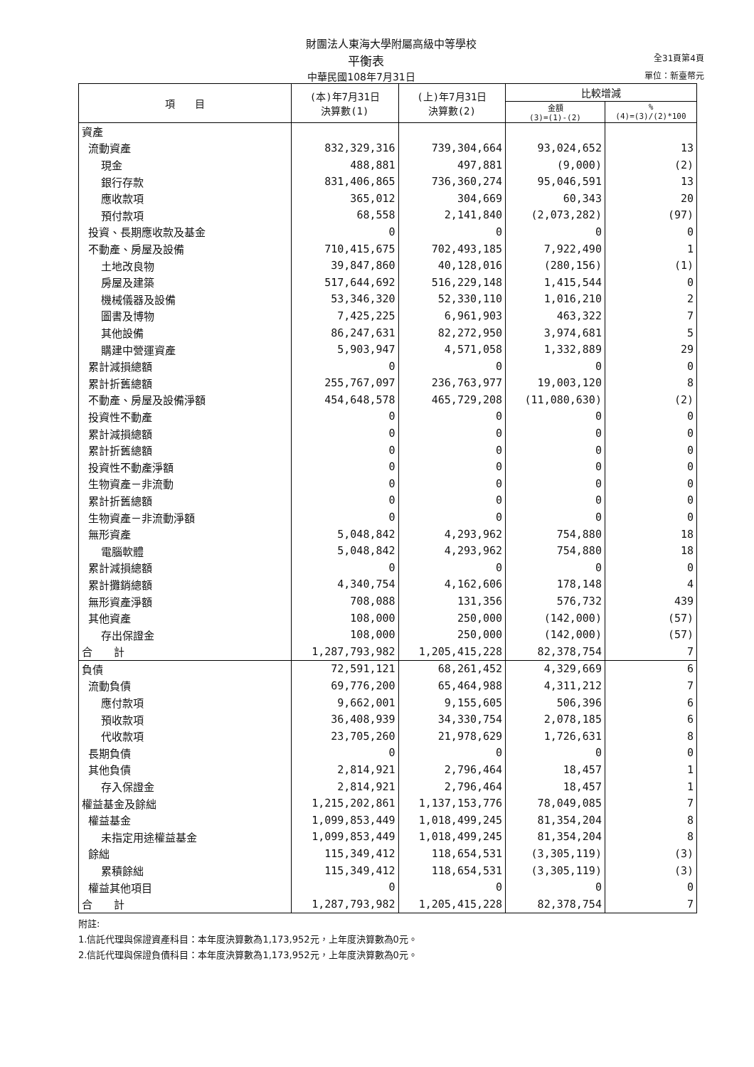財團法人東海大學附屬高級中等學校
平衡表 全31頁第4頁
中華民國108年7月31日 單位：新臺幣元
| 項 目 | (本)年7月31日 決算數(1) | (上)年7月31日 決算數(2) | 比較增減 | |
| --- | --- | --- | --- | --- |
| | | | 金額 (3)=(1)-(2) | % (4)=(3)/(2)*100 |
| 資產 | | | | |
| 流動資產 | 832,329,316 | 739,304,664 | 93,024,652 | 13 |
| 現金 | 488,881 | 497,881 | (9,000) | (2) |
| 銀行存款 | 831,406,865 | 736,360,274 | 95,046,591 | 13 |
| 應收款項 | 365,012 | 304,669 | 60,343 | 20 |
| 預付款項 | 68,558 | 2,141,840 | (2,073,282) | (97) |
| 投資、長期應收款及基金 | 0 | 0 | 0 | 0 |
| 不動產、房屋及設備 | 710,415,675 | 702,493,185 | 7,922,490 | 1 |
| 土地改良物 | 39,847,860 | 40,128,016 | (280,156) | (1) |
| 房屋及建築 | 517,644,692 | 516,229,148 | 1,415,544 | 0 |
| 機械儀器及設備 | 53,346,320 | 52,330,110 | 1,016,210 | 2 |
| 圖書及博物 | 7,425,225 | 6,961,903 | 463,322 | 7 |
| 其他設備 | 86,247,631 | 82,272,950 | 3,974,681 | 5 |
| 購建中營運資產 | 5,903,947 | 4,571,058 | 1,332,889 | 29 |
| 累計減損總額 | 0 | 0 | 0 | 0 |
| 累計折舊總額 | 255,767,097 | 236,763,977 | 19,003,120 | 8 |
| 不動產、房屋及設備淨額 | 454,648,578 | 465,729,208 | (11,080,630) | (2) |
| 投資性不動產 | 0 | 0 | 0 | 0 |
| 累計減損總額 | 0 | 0 | 0 | 0 |
| 累計折舊總額 | 0 | 0 | 0 | 0 |
| 投資性不動產淨額 | 0 | 0 | 0 | 0 |
| 生物資產－非流動 | 0 | 0 | 0 | 0 |
| 累計折舊總額 | 0 | 0 | 0 | 0 |
| 生物資產－非流動淨額 | 0 | 0 | 0 | 0 |
| 無形資產 | 5,048,842 | 4,293,962 | 754,880 | 18 |
| 電腦軟體 | 5,048,842 | 4,293,962 | 754,880 | 18 |
| 累計減損總額 | 0 | 0 | 0 | 0 |
| 累計攤銷總額 | 4,340,754 | 4,162,606 | 178,148 | 4 |
| 無形資產淨額 | 708,088 | 131,356 | 576,732 | 439 |
| 其他資產 | 108,000 | 250,000 | (142,000) | (57) |
| 存出保證金 | 108,000 | 250,000 | (142,000) | (57) |
| 合 計 | 1,287,793,982 | 1,205,415,228 | 82,378,754 | 7 |
| 負債 | 72,591,121 | 68,261,452 | 4,329,669 | 6 |
| 流動負債 | 69,776,200 | 65,464,988 | 4,311,212 | 7 |
| 應付款項 | 9,662,001 | 9,155,605 | 506,396 | 6 |
| 預收款項 | 36,408,939 | 34,330,754 | 2,078,185 | 6 |
| 代收款項 | 23,705,260 | 21,978,629 | 1,726,631 | 8 |
| 長期負債 | 0 | 0 | 0 | 0 |
| 其他負債 | 2,814,921 | 2,796,464 | 18,457 | 1 |
| 存入保證金 | 2,814,921 | 2,796,464 | 18,457 | 1 |
| 權益基金及餘絀 | 1,215,202,861 | 1,137,153,776 | 78,049,085 | 7 |
| 權益基金 | 1,099,853,449 | 1,018,499,245 | 81,354,204 | 8 |
| 未指定用途權益基金 | 1,099,853,449 | 1,018,499,245 | 81,354,204 | 8 |
| 餘絀 | 115,349,412 | 118,654,531 | (3,305,119) | (3) |
| 累積餘絀 | 115,349,412 | 118,654,531 | (3,305,119) | (3) |
| 權益其他項目 | 0 | 0 | 0 | 0 |
| 合 計 | 1,287,793,982 | 1,205,415,228 | 82,378,754 | 7 |
附註:
1.信託代理與保證資產科目：本年度決算數為1,173,952元，上年度決算數為0元。
2.信託代理與保證負債科目：本年度決算數為1,173,952元，上年度決算數為0元。